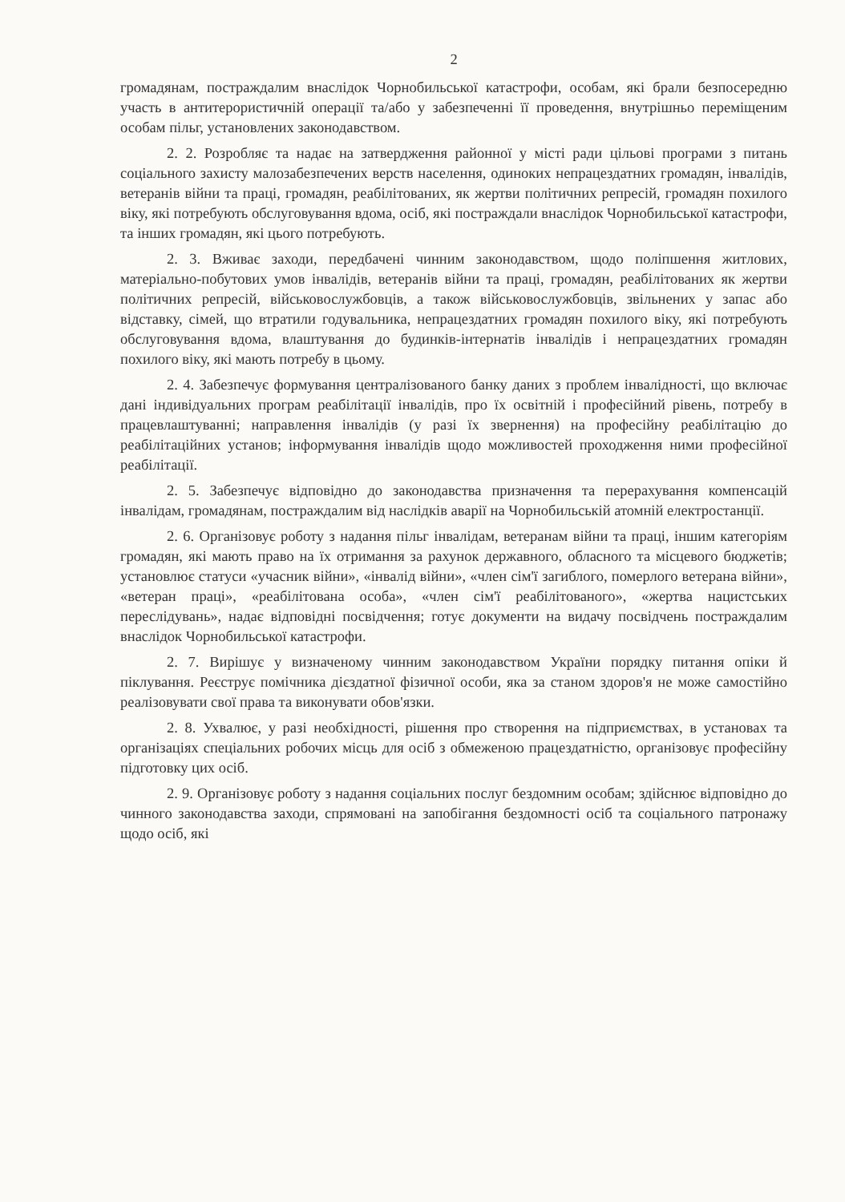2
громадянам, постраждалим внаслідок Чорнобильської катастрофи, особам, які брали безпосередню участь в антитерористичній операції та/або у забезпеченні її проведення, внутрішньо переміщеним особам пільг, установлених законодавством.
2. 2. Розробляє та надає на затвердження районної у місті ради цільові програми з питань соціального захисту малозабезпечених верств населення, одиноких непрацездатних громадян, інвалідів, ветеранів війни та праці, громадян, реабілітованих, як жертви політичних репресій, громадян похилого віку, які потребують обслуговування вдома, осіб, які постраждали внаслідок Чорнобильської катастрофи, та інших громадян, які цього потребують.
2. 3. Вживає заходи, передбачені чинним законодавством, щодо поліпшення житлових, матеріально-побутових умов інвалідів, ветеранів війни та праці, громадян, реабілітованих як жертви політичних репресій, військовослужбовців, а також військовослужбовців, звільнених у запас або відставку, сімей, що втратили годувальника, непрацездатних громадян похилого віку, які потребують обслуговування вдома, влаштування до будинків-інтернатів інвалідів і непрацездатних громадян похилого віку, які мають потребу в цьому.
2. 4. Забезпечує формування централізованого банку даних з проблем інвалідності, що включає дані індивідуальних програм реабілітації інвалідів, про їх освітній і професійний рівень, потребу в працевлаштуванні; направлення інвалідів (у разі їх звернення) на професійну реабілітацію до реабілітаційних установ; інформування інвалідів щодо можливостей проходження ними професійної реабілітації.
2. 5. Забезпечує відповідно до законодавства призначення та перерахування компенсацій інвалідам, громадянам, постраждалим від наслідків аварії на Чорнобильській атомній електростанції.
2. 6. Організовує роботу з надання пільг інвалідам, ветеранам війни та праці, іншим категоріям громадян, які мають право на їх отримання за рахунок державного, обласного та місцевого бюджетів; установлює статуси «учасник війни», «інвалід війни», «член сім'ї загиблого, померлого ветерана війни», «ветеран праці», «реабілітована особа», «член сім'ї реабілітованого», «жертва нацистських переслідувань», надає відповідні посвідчення; готує документи на видачу посвідчень постраждалим внаслідок Чорнобильської катастрофи.
2. 7. Вирішує у визначеному чинним законодавством України порядку питання опіки й піклування. Реєструє помічника дієздатної фізичної особи, яка за станом здоров'я не може самостійно реалізовувати свої права та виконувати обов'язки.
2. 8. Ухвалює, у разі необхідності, рішення про створення на підприємствах, в установах та організаціях спеціальних робочих місць для осіб з обмеженою працездатністю, організовує професійну підготовку цих осіб.
2. 9. Організовує роботу з надання соціальних послуг бездомним особам; здійснює відповідно до чинного законодавства заходи, спрямовані на запобігання бездомності осіб та соціального патронажу щодо осіб, які